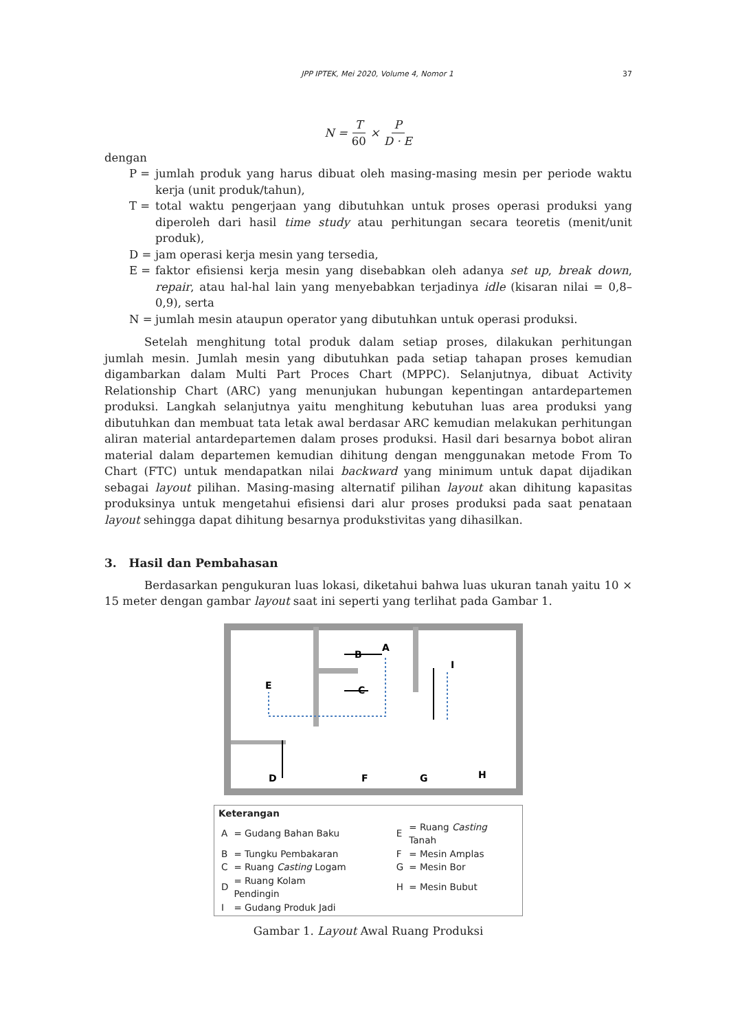JPP IPTEK, Mei 2020, Volume 4, Nomor 1 37
N = T 60 × P D · E
dengan
P = jumlah produk yang harus dibuat oleh masing-masing mesin per periode waktu kerja (unit produk/tahun),
T = total waktu pengerjaan yang dibutuhkan untuk proses operasi produksi yang diperoleh dari hasil time study atau perhitungan secara teoretis (menit/unit produk),
D = jam operasi kerja mesin yang tersedia,
E = faktor efisiensi kerja mesin yang disebabkan oleh adanya set up, break down, repair, atau hal-hal lain yang menyebabkan terjadinya idle (kisaran nilai = 0,8–0,9), serta
N = jumlah mesin ataupun operator yang dibutuhkan untuk operasi produksi.
Setelah menghitung total produk dalam setiap proses, dilakukan perhitungan jumlah mesin. Jumlah mesin yang dibutuhkan pada setiap tahapan proses kemudian digambarkan dalam Multi Part Proces Chart (MPPC). Selanjutnya, dibuat Activity Relationship Chart (ARC) yang menunjukan hubungan kepentingan antardepartemen produksi. Langkah selanjutnya yaitu menghitung kebutuhan luas area produksi yang dibutuhkan dan membuat tata letak awal berdasar ARC kemudian melakukan perhitungan aliran material antardepartemen dalam proses produksi. Hasil dari besarnya bobot aliran material dalam departemen kemudian dihitung dengan menggunakan metode From To Chart (FTC) untuk mendapatkan nilai backward yang minimum untuk dapat dijadikan sebagai layout pilihan. Masing-masing alternatif pilihan layout akan dihitung kapasitas produksinya untuk mengetahui efisiensi dari alur proses produksi pada saat penataan layout sehingga dapat dihitung besarnya produkstivitas yang dihasilkan.
3. Hasil dan Pembahasan
Berdasarkan pengukuran luas lokasi, diketahui bahwa luas ukuran tanah yaitu 10 × 15 meter dengan gambar layout saat ini seperti yang terlihat pada Gambar 1.
B
A
C
E
D
F
G
H
I
Keterangan
| A | = Gudang Bahan Baku | E | = Ruang Casting Tanah |
| B | = Tungku Pembakaran | F | = Mesin Amplas |
| C | = Ruang Casting Logam | G | = Mesin Bor |
| D | = Ruang Kolam Pendingin | H | = Mesin Bubut |
| I | = Gudang Produk Jadi | | |
Gambar 1. Layout Awal Ruang Produksi